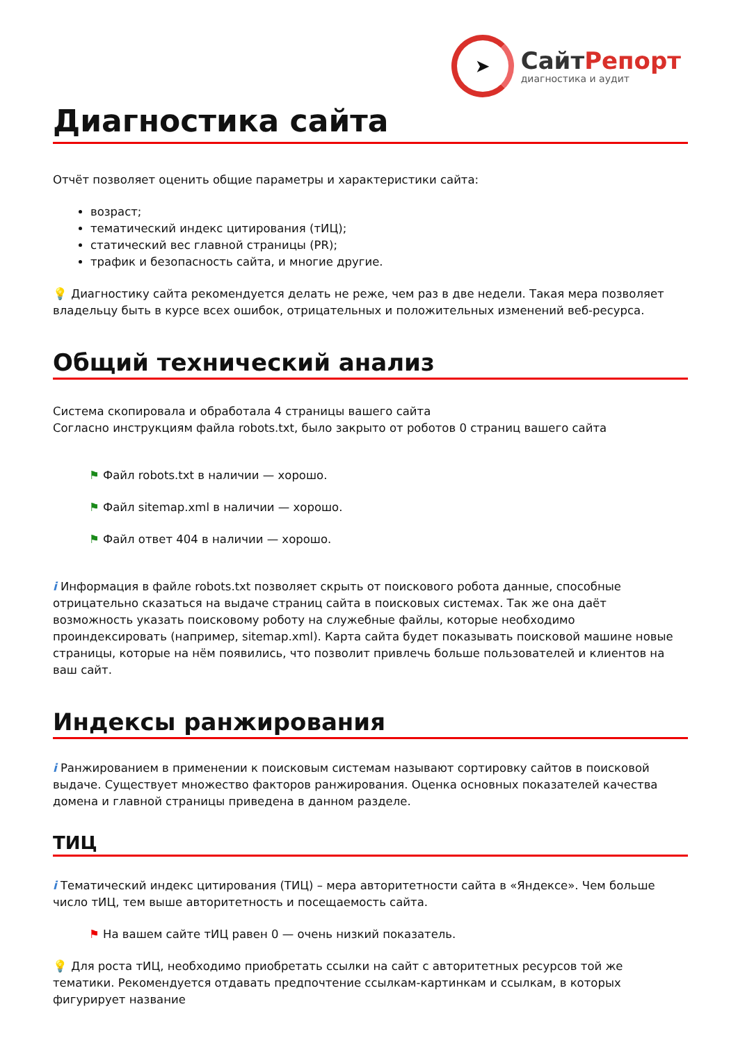➤
СайтРепорт
диагностика и аудит
Диагностика сайта
Отчёт позволяет оценить общие параметры и характеристики сайта:
возраст;
тематический индекс цитирования (тИЦ);
статический вес главной страницы (PR);
трафик и безопасность сайта, и многие другие.
💡 Диагностику сайта рекомендуется делать не реже, чем раз в две недели. Такая мера позволяет владельцу быть в курсе всех ошибок, отрицательных и положительных изменений веб-ресурса.
Общий технический анализ
Система скопировала и обработала 4 страницы вашего сайта
Согласно инструкциям файла robots.txt, было закрыто от роботов 0 страниц вашего сайта
⚑ Файл robots.txt в наличии — хорошо.
⚑ Файл sitemap.xml в наличии — хорошо.
⚑ Файл ответ 404 в наличии — хорошо.
i Информация в файле robots.txt позволяет скрыть от поискового робота данные, способные отрицательно сказаться на выдаче страниц сайта в поисковых системах. Так же она даёт возможность указать поисковому роботу на служебные файлы, которые необходимо проиндексировать (например, sitemap.xml). Карта сайта будет показывать поисковой машине новые страницы, которые на нём появились, что позволит привлечь больше пользователей и клиентов на ваш сайт.
Индексы ранжирования
i Ранжированием в применении к поисковым системам называют сортировку сайтов в поисковой выдаче. Существует множество факторов ранжирования. Оценка основных показателей качества домена и главной страницы приведена в данном разделе.
ТИЦ
i Тематический индекс цитирования (ТИЦ) – мера авторитетности сайта в «Яндексе». Чем больше число тИЦ, тем выше авторитетность и посещаемость сайта.
⚑ На вашем сайте тИЦ равен 0 — очень низкий показатель.
💡 Для роста тИЦ, необходимо приобретать ссылки на сайт с авторитетных ресурсов той же тематики. Рекомендуется отдавать предпочтение ссылкам-картинкам и ссылкам, в которых фигурирует название